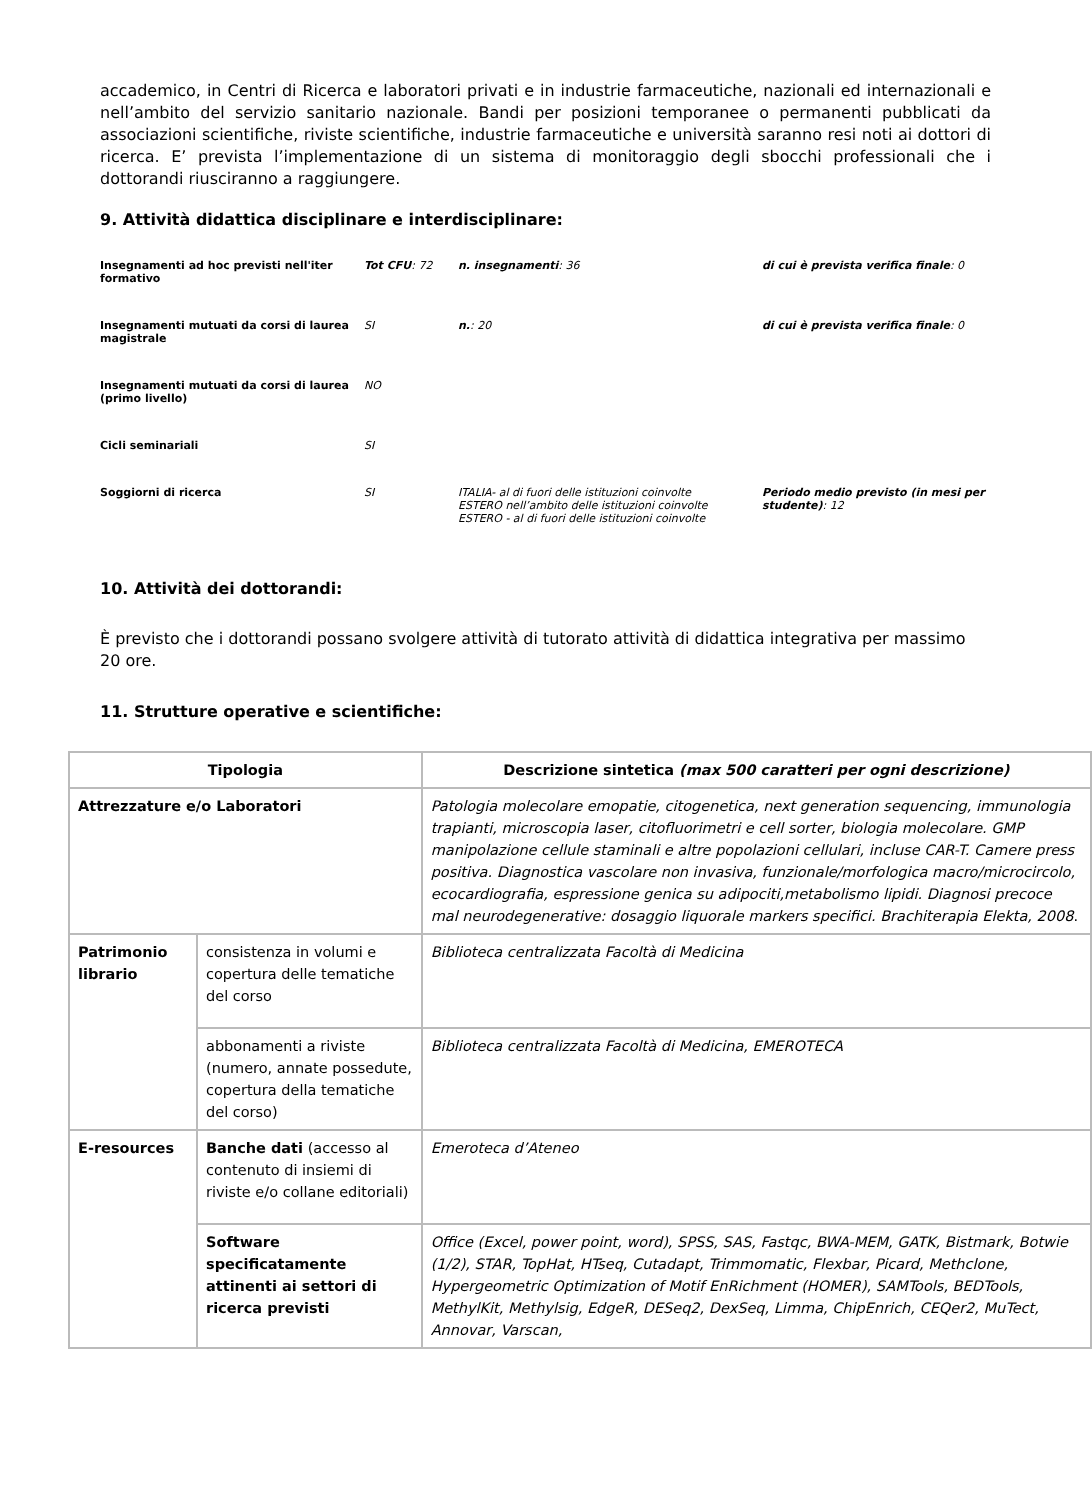accademico, in Centri di Ricerca e laboratori privati e in industrie farmaceutiche, nazionali ed internazionali e nell’ambito del servizio sanitario nazionale. Bandi per posizioni temporanee o permanenti pubblicati da associazioni scientifiche, riviste scientifiche, industrie farmaceutiche e università saranno resi noti ai dottori di ricerca. E’ prevista l’implementazione di un sistema di monitoraggio degli sbocchi professionali che i dottorandi riusciranno a raggiungere.
9. Attività didattica disciplinare e interdisciplinare:
| Insegnamenti ad hoc previsti nell'iter formativo | Tot CFU : 72 | n. insegnamenti : 36 | di cui è prevista verifica finale : 0 |
| Insegnamenti mutuati da corsi di laurea magistrale | SI | n. : 20 | di cui è prevista verifica finale : 0 |
| Insegnamenti mutuati da corsi di laurea (primo livello) | NO | | |
| Cicli seminariali | SI | | |
| Soggiorni di ricerca | SI | ITALIA- al di fuori delle istituzioni coinvolte ESTERO nell’ambito delle istituzioni coinvolte ESTERO - al di fuori delle istituzioni coinvolte | Periodo medio previsto (in mesi per studente) : 12 |
10. Attività dei dottorandi:
È previsto che i dottorandi possano svolgere attività di tutorato attività di didattica integrativa per massimo 20 ore.
11. Strutture operative e scientifiche:
| Tipologia | | Descrizione sintetica (max 500 caratteri per ogni descrizione) |
| --- | --- | --- |
| Attrezzature e/o Laboratori | | Patologia molecolare emopatie, citogenetica, next generation sequencing, immunologia trapianti, microscopia laser, citofluorimetri e cell sorter, biologia molecolare. GMP manipolazione cellule staminali e altre popolazioni cellulari, incluse CAR-T. Camere press positiva. Diagnostica vascolare non invasiva, funzionale/morfologica macro/microcircolo, ecocardiografia, espressione genica su adipociti,metabolismo lipidi. Diagnosi precoce mal neurodegenerative: dosaggio liquorale markers specifici. Brachiterapia Elekta, 2008 . |
| Patrimonio librario | consistenza in volumi e copertura delle tematiche del corso | Biblioteca centralizzata Facoltà di Medicina |
| | abbonamenti a riviste (numero, annate possedute, copertura della tematiche del corso) | Biblioteca centralizzata Facoltà di Medicina, EMEROTECA |
| E-resources | Banche dati (accesso al contenuto di insiemi di riviste e/o collane editoriali) | Emeroteca d’Ateneo |
| | Software specificatamente attinenti ai settori di ricerca previsti | Office (Excel, power point, word), SPSS, SAS, Fastqc, BWA-MEM, GATK, Bistmark, Botwie (1/2), STAR, TopHat, HTseq, Cutadapt, Trimmomatic, Flexbar, Picard, Methclone, Hypergeometric Optimization of Motif EnRichment (HOMER), SAMTools, BEDTools, MethylKit, Methylsig, EdgeR, DESeq2, DexSeq, Limma, ChipEnrich, CEQer2, MuTect, Annovar, Varscan, |